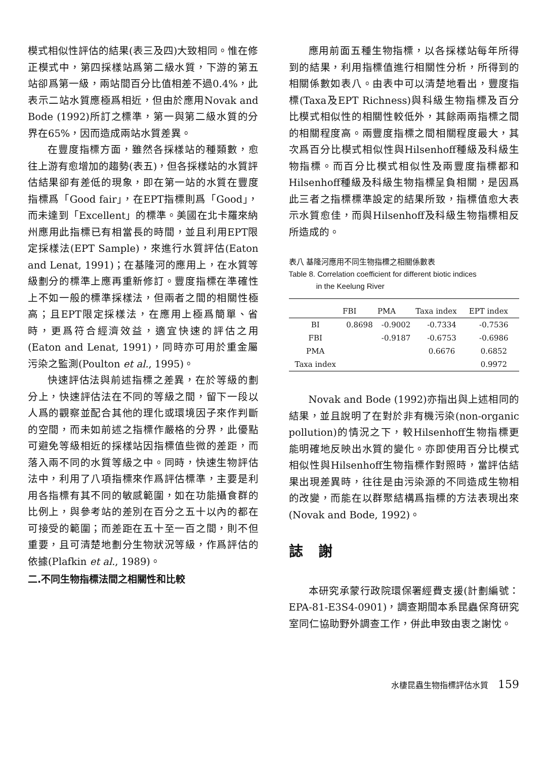模式相似性評估的結果(表三及四)大致相同。惟在修正模式中，第四採樣站爲第二級水質，下游的第五站卻爲第一級，兩站間百分比值相差不過0.4%，此表示二站水質應極爲相近，但由於應用Novak and Bode (1992)所訂之標準，第一與第二級水質的分界在65%，因而造成兩站水質差異。
在豐度指標方面，雖然各採樣站的種類數，愈往上游有愈增加的趨勢(表五)，但各採樣站的水質評估結果卻有差低的現象，即在第一站的水質在豐度指標爲「Good fair」，在EPT指標則爲「Good」，而未達到「Excellent」的標準。美國在北卡羅來納州應用此指標已有相當長的時間，並且利用EPT限定採樣法(EPT Sample)，來進行水質評估(Eaton and Lenat, 1991)；在基隆河的應用上，在水質等級劃分的標準上應再重新修訂。豐度指標在準確性上不如一般的標準採樣法，但兩者之間的相關性極高；且EPT限定採樣法，在應用上極爲簡單、省時，更爲符合經濟效益，適宜快速的評估之用(Eaton and Lenat, 1991)，同時亦可用於重金屬污染之監測(Poulton et al., 1995)。
快速評估法與前述指標之差異，在於等級的劃分上，快速評估法在不同的等級之間，留下一段以人爲的觀察並配合其他的理化或環境因子來作判斷的空間，而未如前述之指標作嚴格的分界，此優點可避免等級相近的採樣站因指標值些微的差距，而落入兩不同的水質等級之中。同時，快速生物評估法中，利用了八項指標來作爲評估標準，主要是利用各指標有其不同的敏感範圍，如在功能攝食群的比例上，與參考站的差別在百分之五十以內的都在可接受的範圍；而差距在五十至一百之間，則不但重要，且可清楚地劃分生物狀況等級，作爲評估的依據(Plafkin et al., 1989)。
二.不同生物指標法間之相關性和比較
應用前面五種生物指標，以各採樣站每年所得到的結果，利用指標值進行相關性分析，所得到的相關係數如表八。由表中可以清楚地看出，豐度指標(Taxa及EPT Richness)與科級生物指標及百分比模式相似性的相關性較低外，其餘兩兩指標之間的相關程度高。兩豐度指標之間相關程度最大，其次爲百分比模式相似性與Hilsenhoff種級及科級生物指標。而百分比模式相似性及兩豐度指標都和Hilsenhoff種級及科級生物指標呈負相關，是因爲此三者之指標標準設定的結果所致，指標值愈大表示水質愈佳，而與Hilsenhoff及科級生物指標相反所造成的。
表八 基隆河應用不同生物指標之相關係數表
Table 8. Correlation coefficient for different biotic indices
in the Keelung River
| | FBI | PMA | Taxa index | EPT index |
| --- | --- | --- | --- | --- |
| BI | 0.8698 | -0.9002 | -0.7334 | -0.7536 |
| FBI | | -0.9187 | -0.6753 | -0.6986 |
| PMA | | | 0.6676 | 0.6852 |
| Taxa index | | | | 0.9972 |
Novak and Bode (1992)亦指出與上述相同的結果，並且說明了在對於非有機污染(non-organic pollution)的情況之下，較Hilsenhoff生物指標更能明確地反映出水質的變化。亦即使用百分比模式相似性與Hilsenhoff生物指標作對照時，當評估結果出現差異時，往往是由污染源的不同造成生物相的改變，而能在以群聚結構爲指標的方法表現出來(Novak and Bode, 1992)。
誌謝
本研究承蒙行政院環保署經費支援(計劃編號：EPA-81-E3S4-0901)，調查期間本系昆蟲保育研究室同仁協助野外調查工作，併此申致由衷之謝忱。
水棲昆蟲生物指標評估水質 159